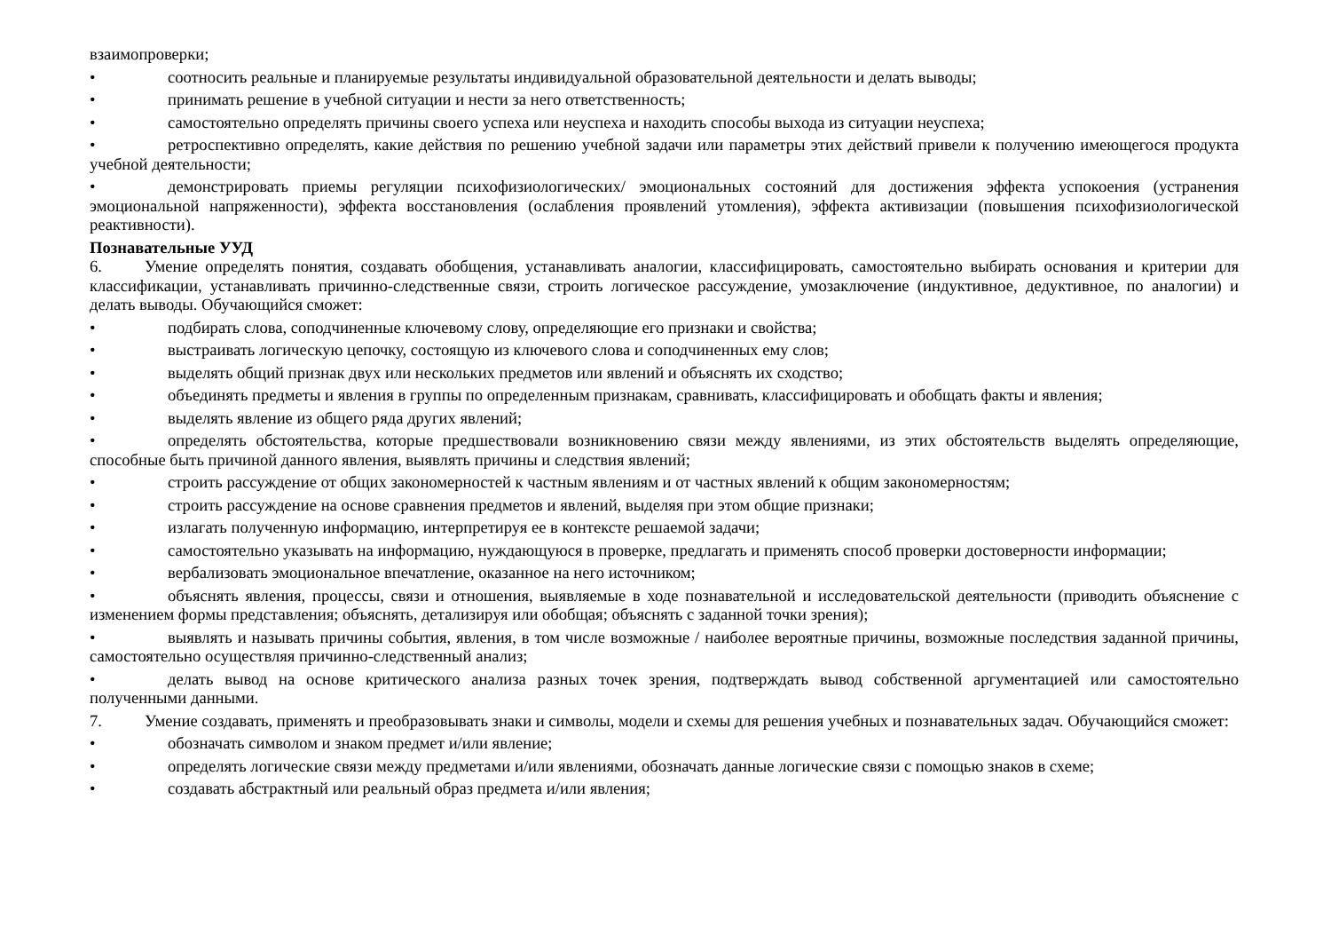взаимопроверки;
• соотносить реальные и планируемые результаты индивидуальной образовательной деятельности и делать выводы;
• принимать решение в учебной ситуации и нести за него ответственность;
• самостоятельно определять причины своего успеха или неуспеха и находить способы выхода из ситуации неуспеха;
• ретроспективно определять, какие действия по решению учебной задачи или параметры этих действий привели к получению имеющегося продукта учебной деятельности;
• демонстрировать приемы регуляции психофизиологических/ эмоциональных состояний для достижения эффекта успокоения (устранения эмоциональной напряженности), эффекта восстановления (ослабления проявлений утомления), эффекта активизации (повышения психофизиологической реактивности).
Познавательные УУД
6. Умение определять понятия, создавать обобщения, устанавливать аналогии, классифицировать, самостоятельно выбирать основания и критерии для классификации, устанавливать причинно-следственные связи, строить логическое рассуждение, умозаключение (индуктивное, дедуктивное, по аналогии) и делать выводы. Обучающийся сможет:
• подбирать слова, соподчиненные ключевому слову, определяющие его признаки и свойства;
• выстраивать логическую цепочку, состоящую из ключевого слова и соподчиненных ему слов;
• выделять общий признак двух или нескольких предметов или явлений и объяснять их сходство;
• объединять предметы и явления в группы по определенным признакам, сравнивать, классифицировать и обобщать факты и явления;
• выделять явление из общего ряда других явлений;
• определять обстоятельства, которые предшествовали возникновению связи между явлениями, из этих обстоятельств выделять определяющие, способные быть причиной данного явления, выявлять причины и следствия явлений;
• строить рассуждение от общих закономерностей к частным явлениям и от частных явлений к общим закономерностям;
• строить рассуждение на основе сравнения предметов и явлений, выделяя при этом общие признаки;
• излагать полученную информацию, интерпретируя ее в контексте решаемой задачи;
• самостоятельно указывать на информацию, нуждающуюся в проверке, предлагать и применять способ проверки достоверности информации;
• вербализовать эмоциональное впечатление, оказанное на него источником;
• объяснять явления, процессы, связи и отношения, выявляемые в ходе познавательной и исследовательской деятельности (приводить объяснение с изменением формы представления; объяснять, детализируя или обобщая; объяснять с заданной точки зрения);
• выявлять и называть причины события, явления, в том числе возможные / наиболее вероятные причины, возможные последствия заданной причины, самостоятельно осуществляя причинно-следственный анализ;
• делать вывод на основе критического анализа разных точек зрения, подтверждать вывод собственной аргументацией или самостоятельно полученными данными.
7. Умение создавать, применять и преобразовывать знаки и символы, модели и схемы для решения учебных и познавательных задач. Обучающийся сможет:
• обозначать символом и знаком предмет и/или явление;
• определять логические связи между предметами и/или явлениями, обозначать данные логические связи с помощью знаков в схеме;
• создавать абстрактный или реальный образ предмета и/или явления;